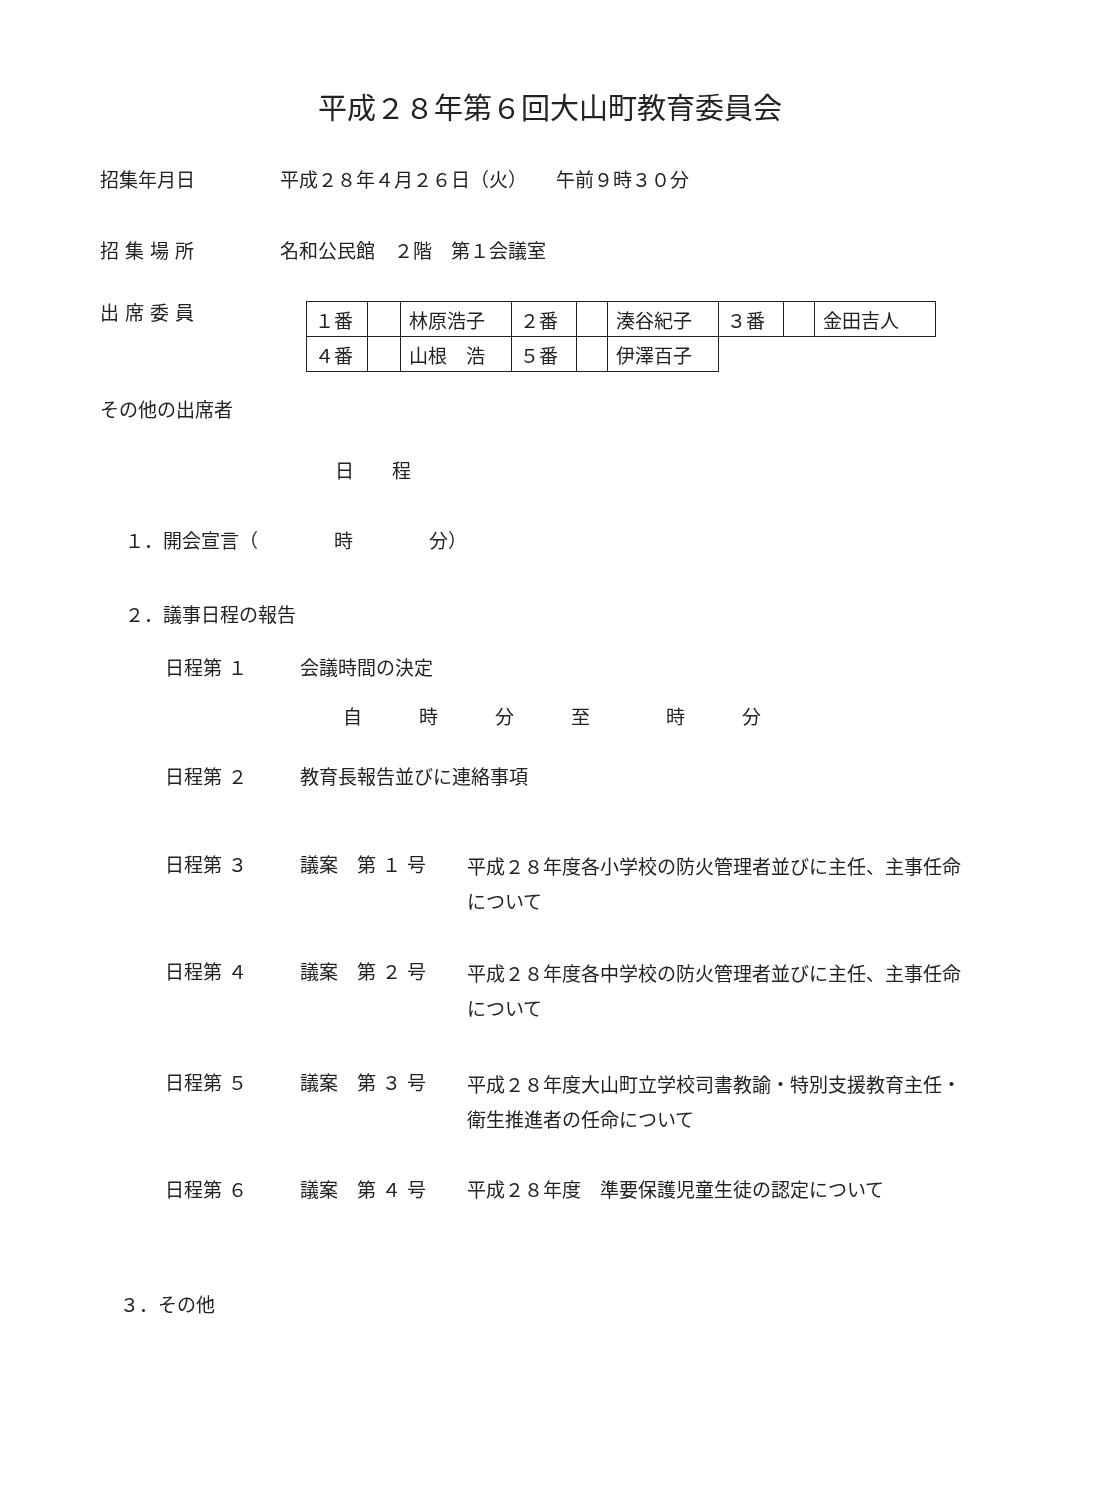平成２８年第６回大山町教育委員会
招集年月日 平成２８年４月２６日（火）　　午前９時３０分
招 集 場 所 名和公民館　２階　第１会議室
出 席 委 員
| １番 | | 林原浩子 | ２番 | | 湊谷紀子 | ３番 | | 金田吉人 |
| ４番 | | 山根 浩 | ５番 | | 伊澤百子 | | | |
その他の出席者
日　　程
１．開会宣言（　　　　時　　　　分）
２．議事日程の報告
日程第 １ 会議時間の決定
自　　　時　　　分　　　至　　　　時　　　分
日程第 ２ 教育長報告並びに連絡事項
日程第 ３ 議案　第 １ 号 平成２８年度各小学校の防火管理者並びに主任、主事任命について
日程第 ４ 議案　第 ２ 号 平成２８年度各中学校の防火管理者並びに主任、主事任命について
日程第 ５ 議案　第 ３ 号 平成２８年度大山町立学校司書教諭・特別支援教育主任・衛生推進者の任命について
日程第 ６ 議案　第 ４ 号 平成２８年度　準要保護児童生徒の認定について
３．その他